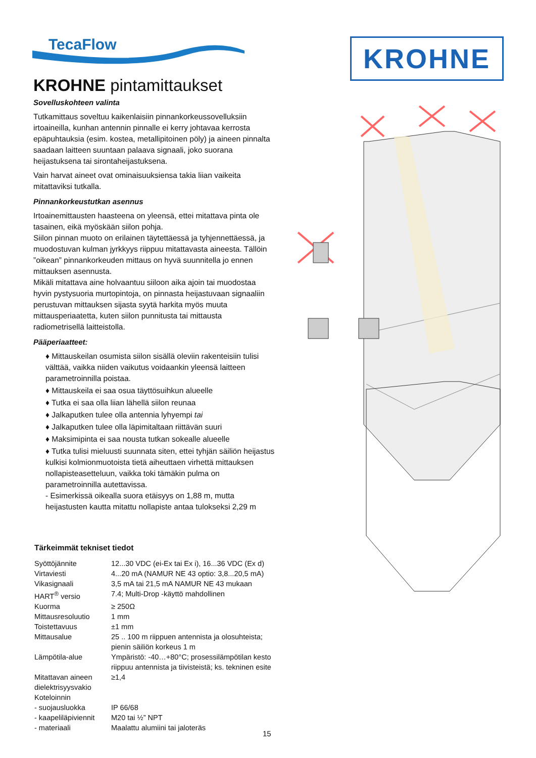TecaFlow
KROHNE
KROHNE pintamittaukset
Sovelluskohteen valinta
Tutkamittaus soveltuu kaikenlaisiin pinnankorkeussovelluksiin irtoaineilla, kunhan antennin pinnalle ei kerry johtavaa kerrosta epäpuhtauksia (esim. kostea, metallipitoinen pöly) ja aineen pinnalta saadaan laitteen suuntaan palaava signaali, joko suorana heijastuksena tai sirontaheijastuksena.
Vain harvat aineet ovat ominaisuuksiensa takia liian vaikeita mitattaviksi tutkalla.
Pinnankorkeustutkan asennus
Irtoainemittausten haasteena on yleensä, ettei mitattava pinta ole tasainen, eikä myöskään siilon pohja.
Siilon pinnan muoto on erilainen täytettäessä ja tyhjennettäessä, ja muodostuvan kulman jyrkkyys riippuu mitattavasta aineesta. Tällöin ”oikean” pinnankorkeuden mittaus on hyvä suunnitella jo ennen mittauksen asennusta.
Mikäli mitattava aine holvaantuu siiloon aika ajoin tai muodostaa hyvin pystysuoria murtopintoja, on pinnasta heijastuvaan signaaliin perustuvan mittauksen sijasta syytä harkita myös muuta mittausperiaatetta, kuten siilon punnitusta tai mittausta radiometrisellä laitteistolla.
Pääperiaatteet:
♦ Mittauskeilan osumista siilon sisällä oleviin rakenteisiin tulisi välttää, vaikka niiden vaikutus voidaankin yleensä laitteen parametroinnilla poistaa.
♦ Mittauskeila ei saa osua täyttösuihkun alueelle
♦ Tutka ei saa olla liian lähellä siilon reunaa
♦ Jalkaputken tulee olla antennia lyhyempi tai
♦ Jalkaputken tulee olla läpimitaltaan riittävän suuri
♦ Maksimipinta ei saa nousta tutkan sokealle alueelle
♦ Tutka tulisi mieluusti suunnata siten, ettei tyhjän säiliön heijastus kulkisi kolmionmuotoista tietä aiheuttaen virhettä mittauksen nollapisteasetteluun, vaikka toki tämäkin pulma on parametroinnilla autettavissa.
- Esimerkissä oikealla suora etäisyys on 1,88 m, mutta heijastusten kautta mitattu nollapiste antaa tulokseksi 2,29 m
Tärkeimmät tekniset tiedot
| Syöttöjännite | 12...30 VDC (ei-Ex tai Ex i), 16...36 VDC (Ex d) |
| Virtaviesti | 4...20 mA (NAMUR NE 43 optio: 3,8...20,5 mA) |
| Vikasignaali | 3,5 mA tai 21,5 mA NAMUR NE 43 mukaan |
| HART<sup>®</sup> versio | 7.4; Multi-Drop -käyttö mahdollinen |
| Kuorma | ≥ 250Ω |
| Mittausresoluutio | 1 mm |
| Toistettavuus | ±1 mm |
| Mittausalue | 25 .. 100 m riippuen antennista ja olosuhteista; pienin säiliön korkeus 1 m |
| Lämpötila-alue | Ympäristö: -40…+80°C; prosessilämpötilan kesto riippuu antennista ja tiivisteistä; ks. tekninen esite |
| Mitattavan aineen dielektrisyysvakio | ≥1,4 |
| Koteloinnin | |
| - suojausluokka | IP 66/68 |
| - kaapeliläpiviennit | M20 tai ½” NPT |
| - materiaali | Maalattu alumiini tai jaloteräs |
15